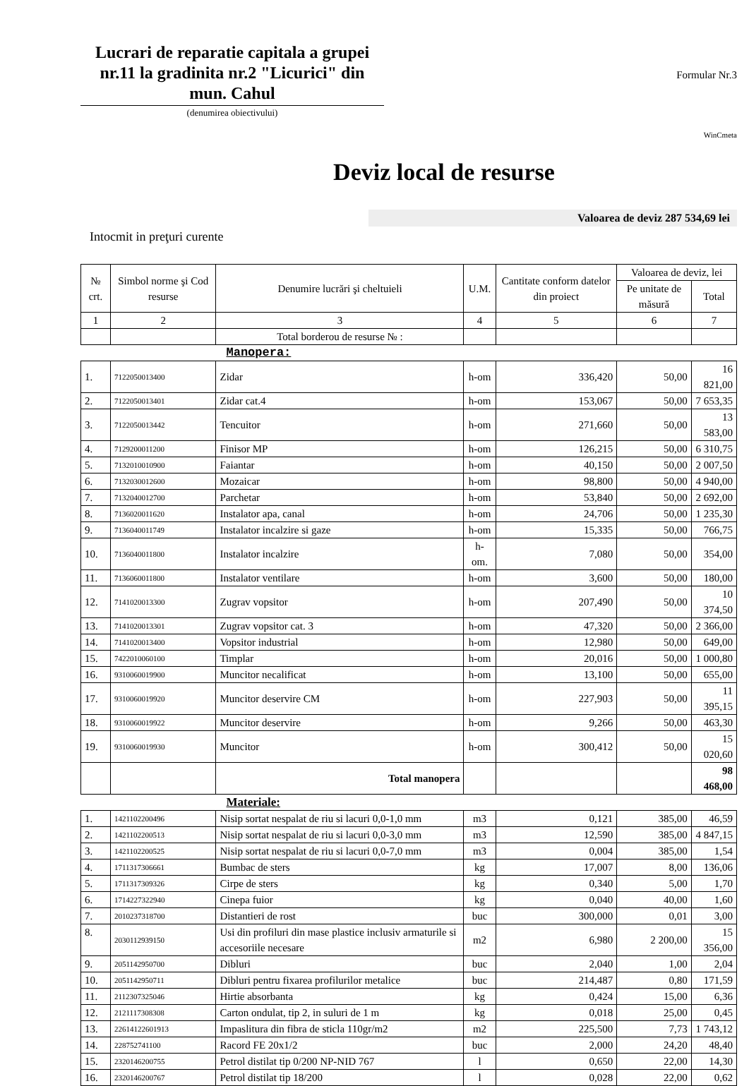Lucrari de reparatie capitala a grupei nr.11 la gradinita nr.2 "Licurici" din mun. Cahul
(denumirea obiectivului)
Formular Nr.3
WinCmeta
Deviz local de resurse
Valoarea de deviz 287 534,69 lei
Intocmit in preţuri curente
| № crt. | Simbol norme şi Cod resurse | Denumire lucrări şi cheltuieli | U.M. | Cantitate conform datelor din proiect | Valoarea de deviz, lei | |
| --- | --- | --- | --- | --- | --- | --- |
| | | | | | Pe unitate de măsură | Total |
| 1 | 2 | 3 | 4 | 5 | 6 | 7 |
| | | Total borderou de resurse № : | | | | |
| Manopera: | | | | | | |
| 1. | 7122050013400 | Zidar | h-om | 336,420 | 50,00 | 16 821,00 |
| 2. | 7122050013401 | Zidar cat.4 | h-om | 153,067 | 50,00 | 7 653,35 |
| 3. | 7122050013442 | Tencuitor | h-om | 271,660 | 50,00 | 13 583,00 |
| 4. | 7129200011200 | Finisor MP | h-om | 126,215 | 50,00 | 6 310,75 |
| 5. | 7132010010900 | Faiantar | h-om | 40,150 | 50,00 | 2 007,50 |
| 6. | 7132030012600 | Mozaicar | h-om | 98,800 | 50,00 | 4 940,00 |
| 7. | 7132040012700 | Parchetar | h-om | 53,840 | 50,00 | 2 692,00 |
| 8. | 7136020011620 | Instalator apa, canal | h-om | 24,706 | 50,00 | 1 235,30 |
| 9. | 7136040011749 | Instalator incalzire si gaze | h-om | 15,335 | 50,00 | 766,75 |
| 10. | 7136040011800 | Instalator incalzire | h-om. | 7,080 | 50,00 | 354,00 |
| 11. | 7136060011800 | Instalator ventilare | h-om | 3,600 | 50,00 | 180,00 |
| 12. | 7141020013300 | Zugrav vopsitor | h-om | 207,490 | 50,00 | 10 374,50 |
| 13. | 7141020013301 | Zugrav vopsitor cat. 3 | h-om | 47,320 | 50,00 | 2 366,00 |
| 14. | 7141020013400 | Vopsitor industrial | h-om | 12,980 | 50,00 | 649,00 |
| 15. | 7422010060100 | Timplar | h-om | 20,016 | 50,00 | 1 000,80 |
| 16. | 9310060019900 | Muncitor necalificat | h-om | 13,100 | 50,00 | 655,00 |
| 17. | 9310060019920 | Muncitor deservire CM | h-om | 227,903 | 50,00 | 11 395,15 |
| 18. | 9310060019922 | Muncitor deservire | h-om | 9,266 | 50,00 | 463,30 |
| 19. | 9310060019930 | Muncitor | h-om | 300,412 | 50,00 | 15 020,60 |
| | | Total manopera | | | | 98 468,00 |
| Materiale: | | | | | | |
| 1. | 1421102200496 | Nisip sortat nespalat de riu si lacuri 0,0-1,0 mm | m3 | 0,121 | 385,00 | 46,59 |
| 2. | 1421102200513 | Nisip sortat nespalat de riu si lacuri 0,0-3,0 mm | m3 | 12,590 | 385,00 | 4 847,15 |
| 3. | 1421102200525 | Nisip sortat nespalat de riu si lacuri 0,0-7,0 mm | m3 | 0,004 | 385,00 | 1,54 |
| 4. | 1711317306661 | Bumbac de sters | kg | 17,007 | 8,00 | 136,06 |
| 5. | 1711317309326 | Cirpe de sters | kg | 0,340 | 5,00 | 1,70 |
| 6. | 1714227322940 | Cinepa fuior | kg | 0,040 | 40,00 | 1,60 |
| 7. | 2010237318700 | Distantieri de rost | buc | 300,000 | 0,01 | 3,00 |
| 8. | 2030112939150 | Usi din profiluri din mase plastice inclusiv armaturile si accesoriile necesare | m2 | 6,980 | 2 200,00 | 15 356,00 |
| 9. | 2051142950700 | Dibluri | buc | 2,040 | 1,00 | 2,04 |
| 10. | 2051142950711 | Dibluri pentru fixarea profilurilor metalice | buc | 214,487 | 0,80 | 171,59 |
| 11. | 2112307325046 | Hirtie absorbanta | kg | 0,424 | 15,00 | 6,36 |
| 12. | 2121117308308 | Carton ondulat, tip 2, in suluri de 1 m | kg | 0,018 | 25,00 | 0,45 |
| 13. | 22614122601913 | Impaslitura din fibra de sticla 110gr/m2 | m2 | 225,500 | 7,73 | 1 743,12 |
| 14. | 228752741100 | Racord FE 20x1/2 | buc | 2,000 | 24,20 | 48,40 |
| 15. | 2320146200755 | Petrol distilat tip 0/200 NP-NID 767 | l | 0,650 | 22,00 | 14,30 |
| 16. | 2320146200767 | Petrol distilat tip 18/200 | l | 0,028 | 22,00 | 0,62 |